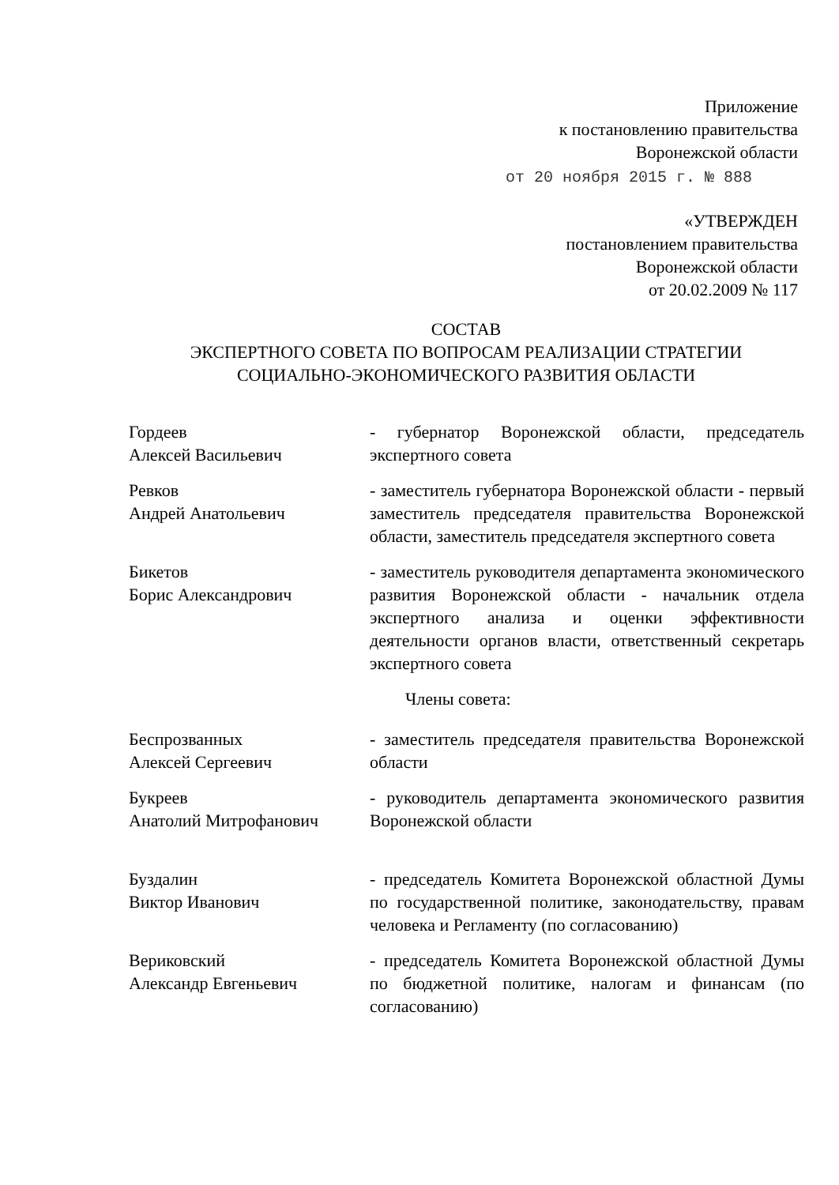Приложение
к постановлению правительства
Воронежской области
от 20 ноября 2015 г. № 888
«УТВЕРЖДЕН
постановлением правительства
Воронежской области
от 20.02.2009 № 117
СОСТАВ
ЭКСПЕРТНОГО СОВЕТА ПО ВОПРОСАМ РЕАЛИЗАЦИИ СТРАТЕГИИ
СОЦИАЛЬНО-ЭКОНОМИЧЕСКОГО РАЗВИТИЯ ОБЛАСТИ
Гордеев
Алексей Васильевич
- губернатор Воронежской области, председатель экспертного совета
Ревков
Андрей Анатольевич
- заместитель губернатора Воронежской области - первый заместитель председателя правительства Воронежской области, заместитель председателя экспертного совета
Бикетов
Борис Александрович
- заместитель руководителя департамента экономического развития Воронежской области - начальник отдела экспертного анализа и оценки эффективности деятельности органов власти, ответственный секретарь экспертного совета
Члены совета:
Беспрозванных
Алексей Сергеевич
- заместитель председателя правительства Воронежской области
Букреев
Анатолий Митрофанович
- руководитель департамента экономического развития Воронежской области
Буздалин
Виктор Иванович
- председатель Комитета Воронежской областной Думы по государственной политике, законодательству, правам человека и Регламенту (по согласованию)
Вериковский
Александр Евгеньевич
- председатель Комитета Воронежской областной Думы по бюджетной политике, налогам и финансам (по согласованию)